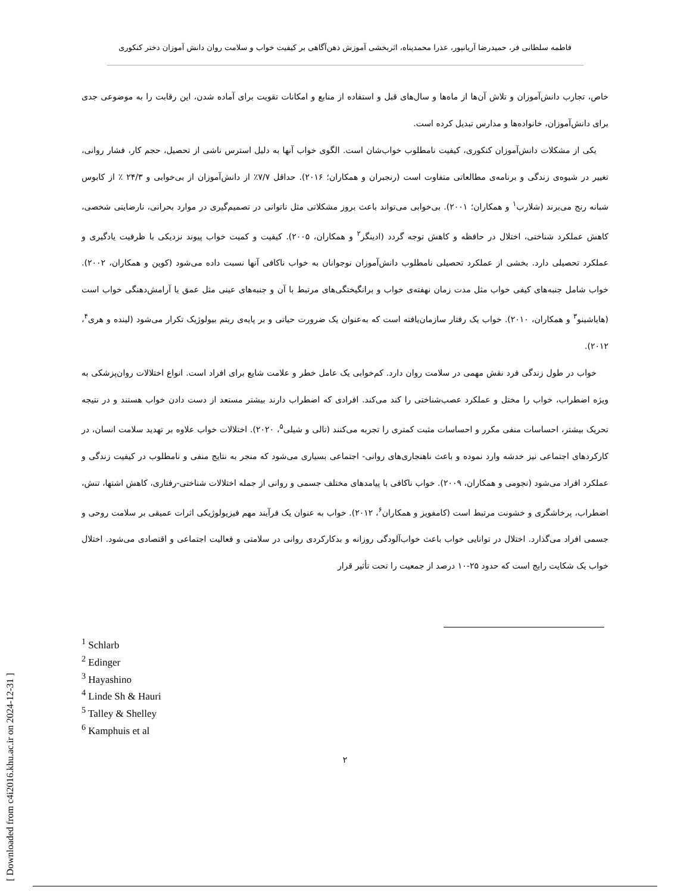فاطمه سلطانی فر، حمیدرضا آریانپور، عذرا محمدپناه، اثربخشی آموزش ذهن‌آگاهی بر کیفیت خواب و سلامت روان دانش آموزان دختر کنکوری
خاص، تجارب دانش‌آموزان و تلاش آن‌ها از ماه‌ها و سال‌های قبل و استفاده از منابع و امکانات تقویت برای آماده شدن، این رقابت را به موضوعی جدی برای دانش‌آموزان، خانواده‌ها و مدارس تبدیل کرده است.
یکی از مشکلات دانش‌آموزان کنکوری، کیفیت نامطلوب خواب‌شان است. الگوی خواب آنها به دلیل استرس ناشی از تحصیل، حجم کار، فشار روانی، تغییر در شیوه‌ی زندگی و برنامه‌ی مطالعاتی متفاوت است (رنجبران و همکاران؛ ۲۰۱۶). حداقل ۷/۷٪ از دانش‌آموزان از بی‌خوابی و ۲۴/۳ ٪ از کابوس شبانه رنج می‌برند (شلارب<sup>۱</sup> و همکاران؛ ۲۰۰۱). بی‌خوابی می‌تواند باعث بروز مشکلاتی مثل ناتوانی در تصمیم‌گیری در موارد بحرانی، نارضایتی شخصی، کاهش عملکرد شناختی، اختلال در حافظه و کاهش توجه گردد (ادینگر<sup>۲</sup> و همکاران، ۲۰۰۵). کیفیت و کمیت خواب پیوند نزدیکی با ظرفیت یادگیری و عملکرد تحصیلی دارد. بخشی از عملکرد تحصیلی نامطلوب دانش‌آموزان نوجوانان به خواب ناکافی آنها نسبت داده می‌شود (کوین و همکاران، ۲۰۰۲). خواب شامل جنبه‌های کیفی خواب مثل مدت زمان نهفته‌ی خواب و برانگیختگی‌های مرتبط با آن و جنبه‌های عینی مثل عمق یا آرامش‌دهنگی خواب است (هایاشینو<sup>۳</sup> و همکاران، ۲۰۱۰). خواب یک رفتار سازمان‌یافته است که به‌عنوان یک ضرورت حیاتی و بر پایه‌ی ریتم بیولوژیک تکرار می‌شود (لینده و هری<sup>۴</sup>، ۲۰۱۲).
خواب در طول زندگی فرد نقش مهمی در سلامت روان دارد. کم‌خوابی یک عامل خطر و علامت شایع برای افراد است. انواع اختلالات روان‌پزشکی به ویژه اضطراب، خواب را مختل و عملکرد عصب‌شناختی را کند می‌کند. افرادی که اضطراب دارند بیشتر مستعد از دست دادن خواب هستند و در نتیجه تحریک بیشتر، احساسات منفی مکرر و احساسات مثبت کمتری را تجربه می‌کنند (تالی و شیلی<sup>۵</sup>، ۲۰۲۰). اختلالات خواب علاوه بر تهدید سلامت انسان، در کارکردهای اجتماعی نیز خدشه وارد نموده و باعث ناهنجاری‌های روانی- اجتماعی بسیاری می‌شود که منجر به نتایج منفی و نامطلوب در کیفیت زندگی و عملکرد افراد می‌شود (نجومی و همکاران، ۲۰۰۹). خواب ناکافی با پیامدهای مختلف جسمی و روانی از جمله اختلالات شناختی-رفتاری، کاهش اشتها، تنش، اضطراب، پرخاشگری و خشونت مرتبط است (کامفویز و همکاران<sup>۶</sup>، ۲۰۱۲). خواب به عنوان یک فرآیند مهم فیزیولوژیکی اثرات عمیقی بر سلامت روحی و جسمی افراد می‌گذارد. اختلال در توانایی خواب باعث خواب‌آلودگی روزانه و بدکارکردی روانی در سلامتی و فعالیت اجتماعی و اقتصادی می‌شود. اختلال خواب یک شکایت رایج است که حدود ۲۵-۱۰ درصد از جمعیت را تحت تأثیر قرار
<sup>1</sup> Schlarb
<sup>2</sup> Edinger
<sup>3</sup> Hayashino
<sup>4</sup> Linde Sh & Hauri
<sup>5</sup> Talley & Shelley
<sup>6</sup> Kamphuis et al
۲
[ Downloaded from c4i2016.khu.ac.ir on 2024-12-31 ]